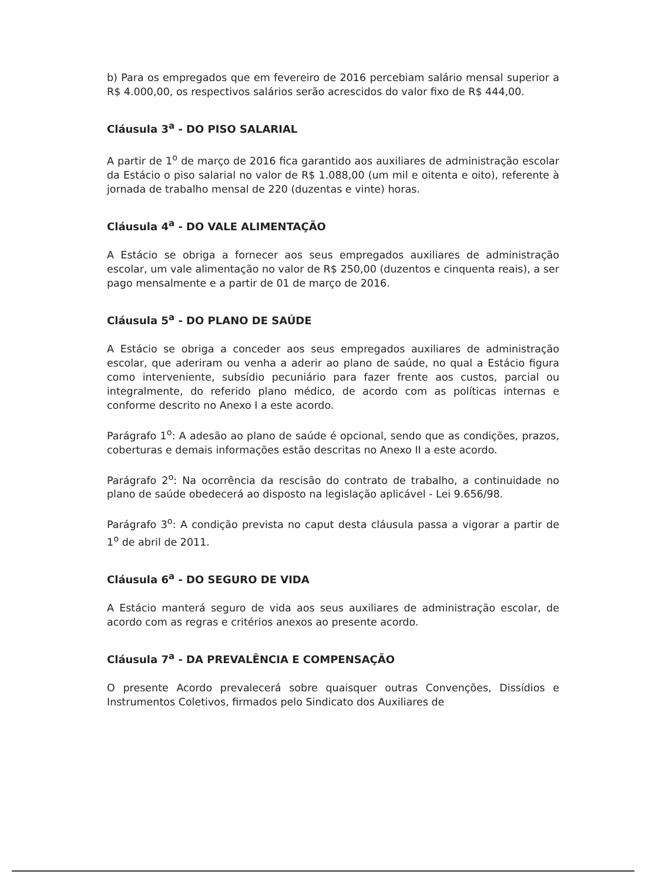b) Para os empregados que em fevereiro de 2016 percebiam salário mensal superior a R$ 4.000,00, os respectivos salários serão acrescidos do valor fixo de R$ 444,00.
Cláusula 3<sup>a</sup> - DO PISO SALARIAL
A partir de 1<sup>o</sup> de março de 2016 fica garantido aos auxiliares de administração escolar da Estácio o piso salarial no valor de R$ 1.088,00 (um mil e oitenta e oito), referente à jornada de trabalho mensal de 220 (duzentas e vinte) horas.
Cláusula 4<sup>a</sup> - DO VALE ALIMENTAÇÃO
A Estácio se obriga a fornecer aos seus empregados auxiliares de administração escolar, um vale alimentação no valor de R$ 250,00 (duzentos e cinquenta reais), a ser pago mensalmente e a partir de 01 de março de 2016.
Cláusula 5<sup>a</sup> - DO PLANO DE SAÚDE
A Estácio se obriga a conceder aos seus empregados auxiliares de administração escolar, que aderiram ou venha a aderir ao plano de saúde, no qual a Estácio figura como interveniente, subsídio pecuniário para fazer frente aos custos, parcial ou integralmente, do referido plano médico, de acordo com as políticas internas e conforme descrito no Anexo I a este acordo.
Parágrafo 1<sup>o</sup>: A adesão ao plano de saúde é opcional, sendo que as condições, prazos, coberturas e demais informações estão descritas no Anexo II a este acordo.
Parágrafo 2<sup>o</sup>: Na ocorrência da rescisão do contrato de trabalho, a continuidade no plano de saúde obedecerá ao disposto na legislação aplicável - Lei 9.656/98.
Parágrafo 3<sup>o</sup>: A condição prevista no caput desta cláusula passa a vigorar a partir de 1<sup>o</sup> de abril de 2011.
Cláusula 6<sup>a</sup> - DO SEGURO DE VIDA
A Estácio manterá seguro de vida aos seus auxiliares de administração escolar, de acordo com as regras e critérios anexos ao presente acordo.
Cláusula 7<sup>a</sup> - DA PREVALÊNCIA E COMPENSAÇÃO
O presente Acordo prevalecerá sobre quaisquer outras Convenções, Dissídios e Instrumentos Coletivos, firmados pelo Sindicato dos Auxiliares de